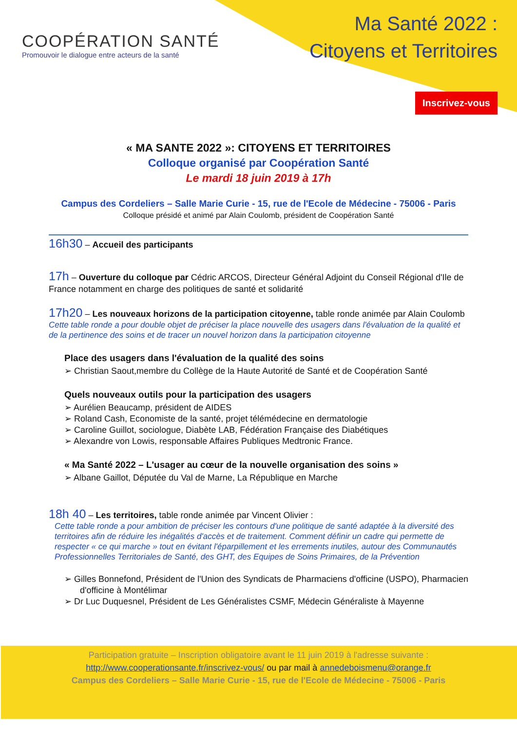COOPÉRATION SANTÉ
Promouvoir le dialogue entre acteurs de la santé
Ma Santé 2022 :
Citoyens et Territoires
Inscrivez-vous
« MA SANTE 2022 »: CITOYENS ET TERRITOIRES
Colloque organisé par Coopération Santé
Le mardi 18 juin 2019 à 17h
Campus des Cordeliers – Salle Marie Curie - 15, rue de l'Ecole de Médecine - 75006 - Paris
Colloque présidé et animé par Alain Coulomb, président de Coopération Santé
16h30 – Accueil des participants
17h – Ouverture du colloque par Cédric ARCOS, Directeur Général Adjoint du Conseil Régional d'Ile de France notamment en charge des politiques de santé et solidarité
17h20 – Les nouveaux horizons de la participation citoyenne, table ronde animée par Alain Coulomb
Cette table ronde a pour double objet de préciser la place nouvelle des usagers dans l'évaluation de la qualité et de la pertinence des soins et de tracer un nouvel horizon dans la participation citoyenne
Place des usagers dans l'évaluation de la qualité des soins
➢ Christian Saout,membre du Collège de la Haute Autorité de Santé et de Coopération Santé
Quels nouveaux outils pour la participation des usagers
➢ Aurélien Beaucamp, président de AIDES
➢ Roland Cash, Economiste de la santé, projet télémédecine en dermatologie
➢ Caroline Guillot, sociologue, Diabète LAB, Fédération Française des Diabétiques
➢ Alexandre von Lowis, responsable Affaires Publiques Medtronic France.
« Ma Santé 2022 – L'usager au cœur de la nouvelle organisation des soins »
➢ Albane Gaillot, Députée du Val de Marne, La République en Marche
18h 40 – Les territoires, table ronde animée par Vincent Olivier :
Cette table ronde a pour ambition de préciser les contours d'une politique de santé adaptée à la diversité des territoires afin de réduire les inégalités d'accès et de traitement. Comment définir un cadre qui permette de respecter « ce qui marche » tout en évitant l'éparpillement et les errements inutiles, autour des Communautés Professionnelles Territoriales de Santé, des GHT, des Equipes de Soins Primaires, de la Prévention
➢ Gilles Bonnefond, Président de l'Union des Syndicats de Pharmaciens d'officine (USPO), Pharmacien d'officine à Montélimar
➢ Dr Luc Duquesnel, Président de Les Généralistes CSMF, Médecin Généraliste à Mayenne
Participation gratuite – Inscription obligatoire avant le 11 juin 2019 à l'adresse suivante :
http://www.cooperationsante.fr/inscrivez-vous/ ou par mail à annedeboismenu@orange.fr
Campus des Cordeliers – Salle Marie Curie - 15, rue de l'Ecole de Médecine - 75006 - Paris